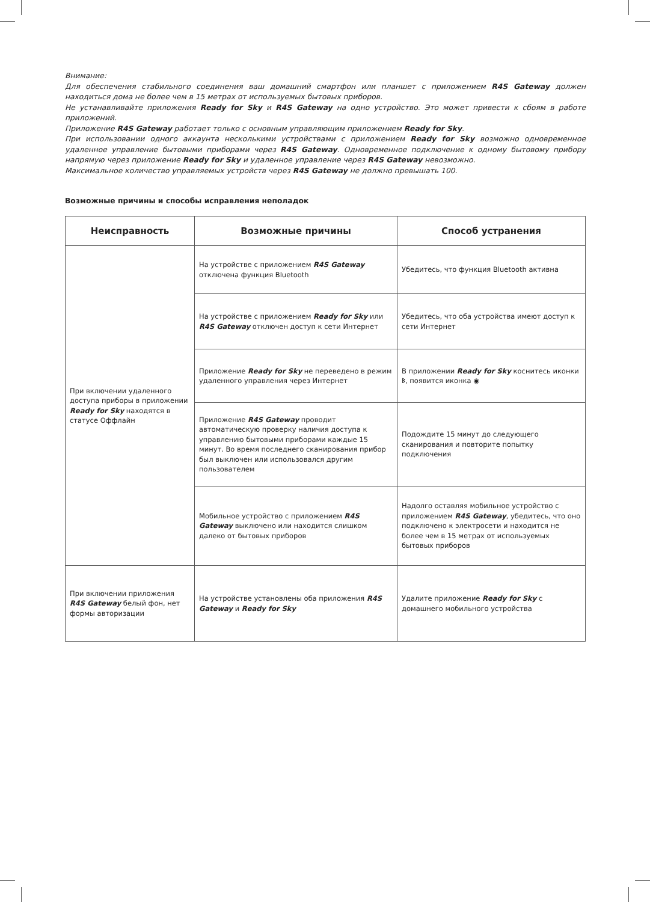Внимание:
Для обеспечения стабильного соединения ваш домашний смартфон или планшет с приложением R4S Gateway должен находиться дома не более чем в 15 метрах от используемых бытовых приборов.
Не устанавливайте приложения Ready for Sky и R4S Gateway на одно устройство. Это может привести к сбоям в работе приложений.
Приложение R4S Gateway работает только с основным управляющим приложением Ready for Sky.
При использовании одного аккаунта несколькими устройствами с приложением Ready for Sky возможно одновременное удаленное управление бытовыми приборами через R4S Gateway. Одновременное подключение к одному бытовому прибору напрямую через приложение Ready for Sky и удаленное управление через R4S Gateway невозможно.
Максимальное количество управляемых устройств через R4S Gateway не должно превышать 100.
Возможные причины и способы исправления неполадок
| Неисправность | Возможные причины | Способ устранения |
| --- | --- | --- |
| При включении удаленного доступа приборы в приложении Ready for Sky находятся в статусе Оффлайн | На устройстве с приложением R4S Gateway отключена функция Bluetooth | Убедитесь, что функция Bluetooth активна |
| | На устройстве с приложением Ready for Sky или R4S Gateway отключен доступ к сети Интернет | Убедитесь, что оба устройства имеют доступ к сети Интернет |
| | Приложение Ready for Sky не переведено в режим удаленного управления через Интернет | В приложении Ready for Sky коснитесь иконки ᛒ, появится иконка ◉ |
| | Приложение R4S Gateway проводит автоматическую проверку наличия доступа к управлению бытовыми приборами каждые 15 минут. Во время последнего сканирования прибор был выключен или использовался другим пользователем | Подождите 15 минут до следующего сканирования и повторите попытку подключения |
| | Мобильное устройство с приложением R4S Gateway выключено или находится слишком далеко от бытовых приборов | Надолго оставляя мобильное устройство с приложением R4S Gateway , убедитесь, что оно подключено к электросети и находится не более чем в 15 метрах от используемых бытовых приборов |
| При включении приложения R4S Gateway белый фон, нет формы авторизации | На устройстве установлены оба приложения R4S Gateway и Ready for Sky | Удалите приложение Ready for Sky с домашнего мобильного устройства |